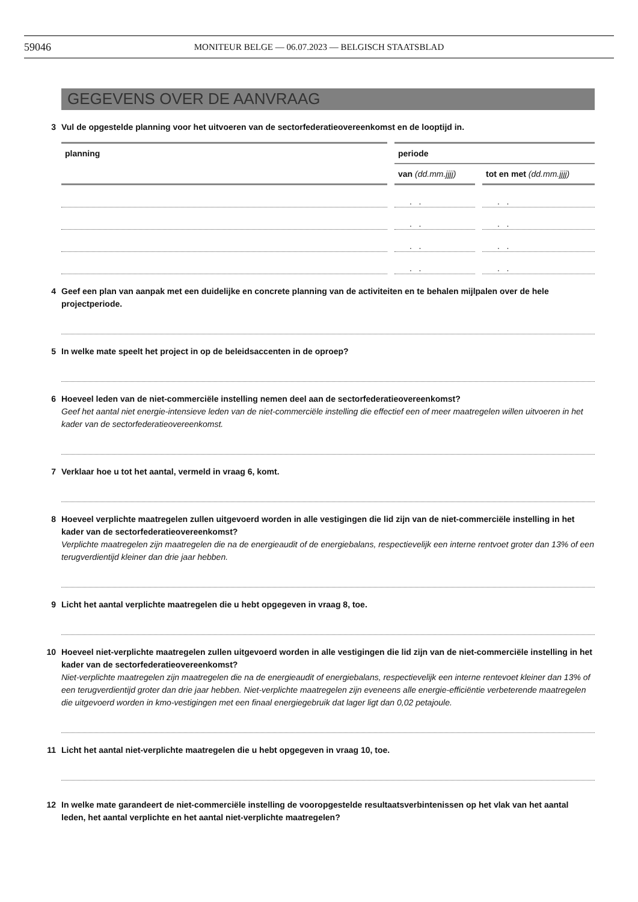59046 MONITEUR BELGE — 06.07.2023 — BELGISCH STAATSBLAD
GEGEVENS OVER DE AANVRAAG
3 Vul de opgestelde planning voor het uitvoeren van de sectorfederatieovereenkomst en de looptijd in.
| planning | periode | |
| --- | --- | --- |
| | van (dd.mm.jjjj) | tot en met (dd.mm.jjjj) |
| | . . | . . |
| | . . | . . |
| | . . | . . |
| | . . | . . |
4 Geef een plan van aanpak met een duidelijke en concrete planning van de activiteiten en te behalen mijlpalen over de hele projectperiode.
5 In welke mate speelt het project in op de beleidsaccenten in de oproep?
6 Hoeveel leden van de niet-commerciële instelling nemen deel aan de sectorfederatieovereenkomst?
Geef het aantal niet energie-intensieve leden van de niet-commerciële instelling die effectief een of meer maatregelen willen uitvoeren in het kader van de sectorfederatieovereenkomst.
7 Verklaar hoe u tot het aantal, vermeld in vraag 6, komt.
8 Hoeveel verplichte maatregelen zullen uitgevoerd worden in alle vestigingen die lid zijn van de niet-commerciële instelling in het kader van de sectorfederatieovereenkomst?
Verplichte maatregelen zijn maatregelen die na de energieaudit of de energiebalans, respectievelijk een interne rentvoet groter dan 13% of een terugverdientijd kleiner dan drie jaar hebben.
9 Licht het aantal verplichte maatregelen die u hebt opgegeven in vraag 8, toe.
10 Hoeveel niet-verplichte maatregelen zullen uitgevoerd worden in alle vestigingen die lid zijn van de niet-commerciële instelling in het kader van de sectorfederatieovereenkomst?
Niet-verplichte maatregelen zijn maatregelen die na de energieaudit of energiebalans, respectievelijk een interne rentevoet kleiner dan 13% of een terugverdientijd groter dan drie jaar hebben. Niet-verplichte maatregelen zijn eveneens alle energie-efficiëntie verbeterende maatregelen die uitgevoerd worden in kmo-vestigingen met een finaal energiegebruik dat lager ligt dan 0,02 petajoule.
11 Licht het aantal niet-verplichte maatregelen die u hebt opgegeven in vraag 10, toe.
12 In welke mate garandeert de niet-commerciële instelling de vooropgestelde resultaatsverbintenissen op het vlak van het aantal leden, het aantal verplichte en het aantal niet-verplichte maatregelen?